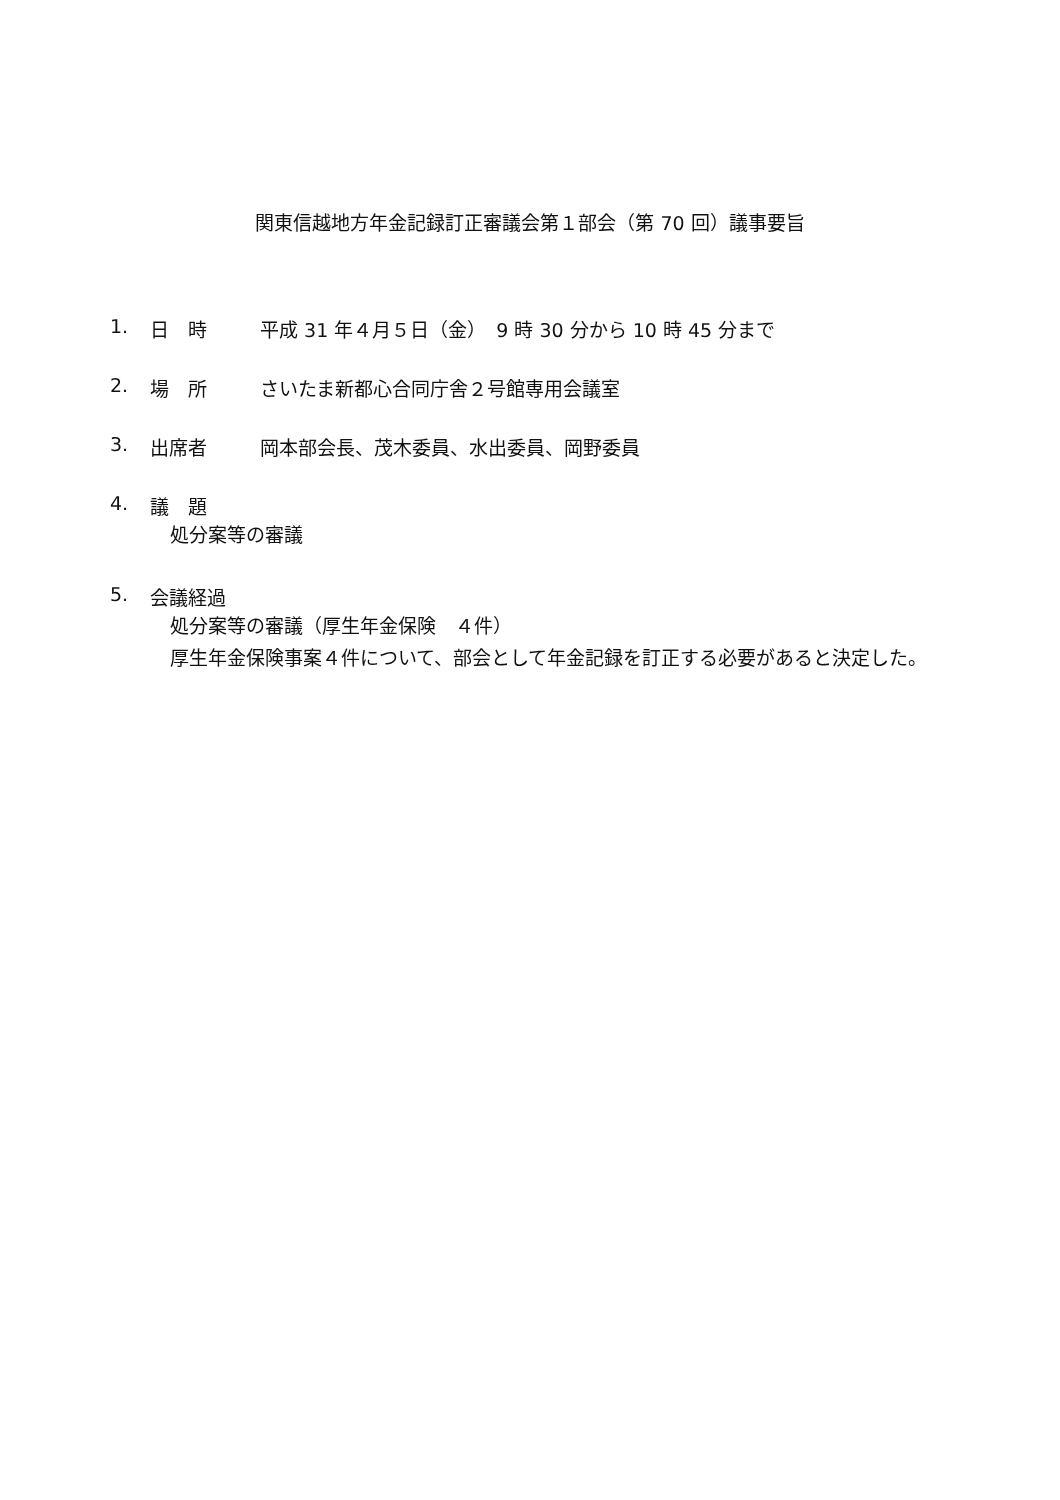関東信越地方年金記録訂正審議会第１部会（第 70 回）議事要旨
1. 日　時 平成 31 年４月５日（金）　9 時 30 分から 10 時 45 分まで
2. 場　所 さいたま新都心合同庁舎２号館専用会議室
3. 出席者 岡本部会長、茂木委員、水出委員、岡野委員
4. 議　題
処分案等の審議
5. 会議経過
処分案等の審議（厚生年金保険　４件）
厚生年金保険事案４件について、部会として年金記録を訂正する必要があると決定した。